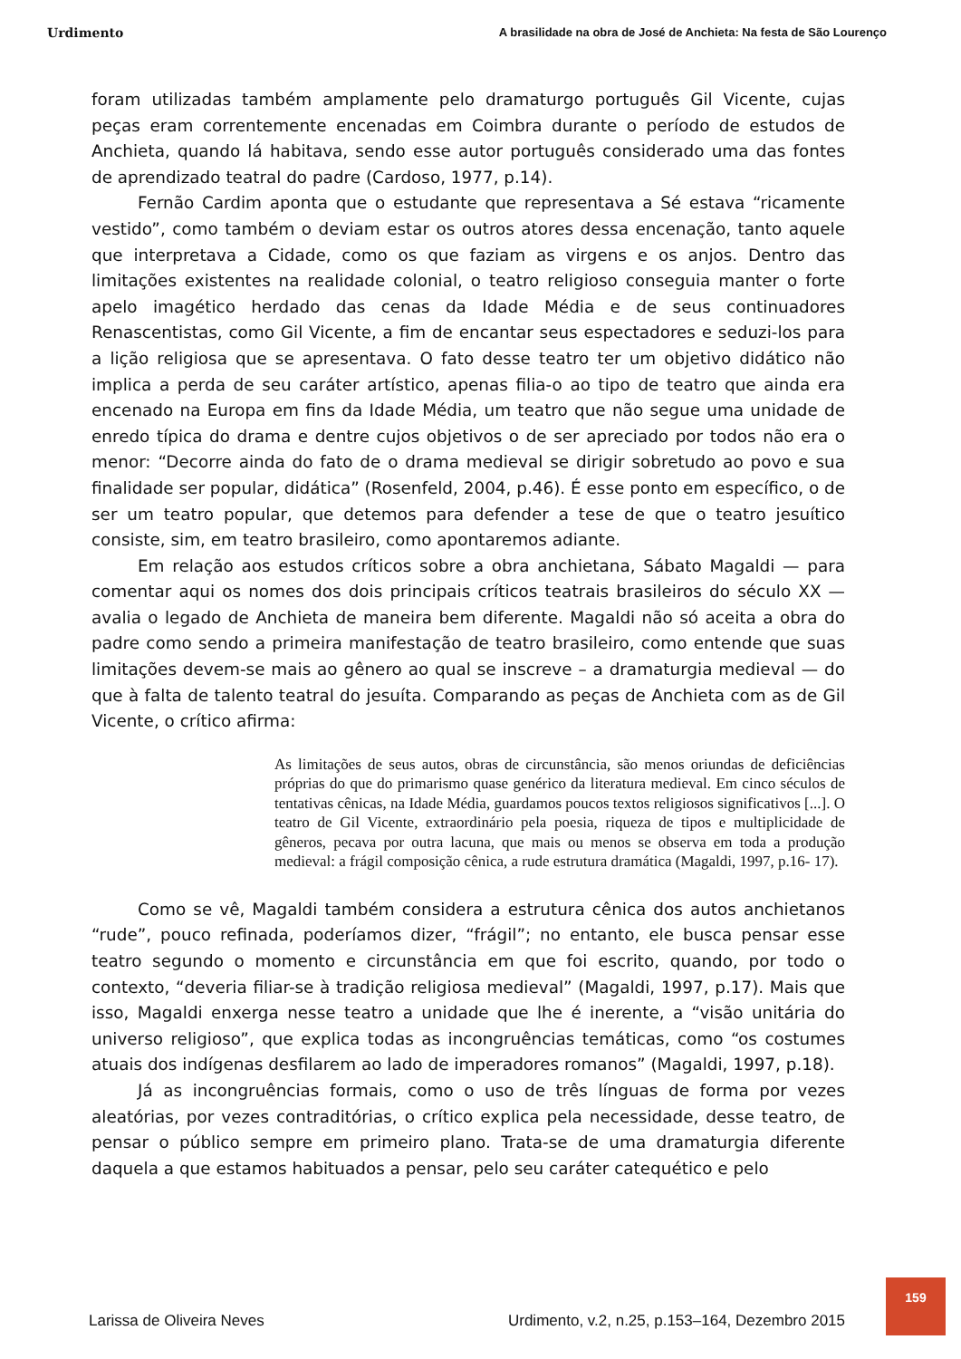Urdimento A brasilidade na obra de José de Anchieta: Na festa de São Lourenço
foram utilizadas também amplamente pelo dramaturgo português Gil Vicente, cujas peças eram correntemente encenadas em Coimbra durante o período de estudos de Anchieta, quando lá habitava, sendo esse autor português considerado uma das fontes de aprendizado teatral do padre (Cardoso, 1977, p.14).
Fernão Cardim aponta que o estudante que representava a Sé estava “ricamente vestido”, como também o deviam estar os outros atores dessa encenação, tanto aquele que interpretava a Cidade, como os que faziam as virgens e os anjos. Dentro das limitações existentes na realidade colonial, o teatro religioso conseguia manter o forte apelo imagético herdado das cenas da Idade Média e de seus continuadores Renascentistas, como Gil Vicente, a fim de encantar seus espectadores e seduzi-los para a lição religiosa que se apresentava. O fato desse teatro ter um objetivo didático não implica a perda de seu caráter artístico, apenas filia-o ao tipo de teatro que ainda era encenado na Europa em fins da Idade Média, um teatro que não segue uma unidade de enredo típica do drama e dentre cujos objetivos o de ser apreciado por todos não era o menor: “Decorre ainda do fato de o drama medieval se dirigir sobretudo ao povo e sua finalidade ser popular, didática” (Rosenfeld, 2004, p.46). É esse ponto em específico, o de ser um teatro popular, que detemos para defender a tese de que o teatro jesuítico consiste, sim, em teatro brasileiro, como apontaremos adiante.
Em relação aos estudos críticos sobre a obra anchietana, Sábato Magaldi — para comentar aqui os nomes dos dois principais críticos teatrais brasileiros do século XX — avalia o legado de Anchieta de maneira bem diferente. Magaldi não só aceita a obra do padre como sendo a primeira manifestação de teatro brasileiro, como entende que suas limitações devem-se mais ao gênero ao qual se inscreve – a dramaturgia medieval — do que à falta de talento teatral do jesuíta. Comparando as peças de Anchieta com as de Gil Vicente, o crítico afirma:
As limitações de seus autos, obras de circunstância, são menos oriundas de deficiências próprias do que do primarismo quase genérico da literatura medieval. Em cinco séculos de tentativas cênicas, na Idade Média, guardamos poucos textos religiosos significativos [...]. O teatro de Gil Vicente, extraordinário pela poesia, riqueza de tipos e multiplicidade de gêneros, pecava por outra lacuna, que mais ou menos se observa em toda a produção medieval: a frágil composição cênica, a rude estrutura dramática (Magaldi, 1997, p.16- 17).
Como se vê, Magaldi também considera a estrutura cênica dos autos anchietanos “rude”, pouco refinada, poderíamos dizer, “frágil”; no entanto, ele busca pensar esse teatro segundo o momento e circunstância em que foi escrito, quando, por todo o contexto, “deveria filiar-se à tradição religiosa medieval” (Magaldi, 1997, p.17). Mais que isso, Magaldi enxerga nesse teatro a unidade que lhe é inerente, a “visão unitária do universo religioso”, que explica todas as incongruências temáticas, como “os costumes atuais dos indígenas desfilarem ao lado de imperadores romanos” (Magaldi, 1997, p.18).
Já as incongruências formais, como o uso de três línguas de forma por vezes aleatórias, por vezes contraditórias, o crítico explica pela necessidade, desse teatro, de pensar o público sempre em primeiro plano. Trata-se de uma dramaturgia diferente daquela a que estamos habituados a pensar, pelo seu caráter catequético e pelo
Larissa de Oliveira Neves Urdimento, v.2, n.25, p.153–164, Dezembro 2015
159